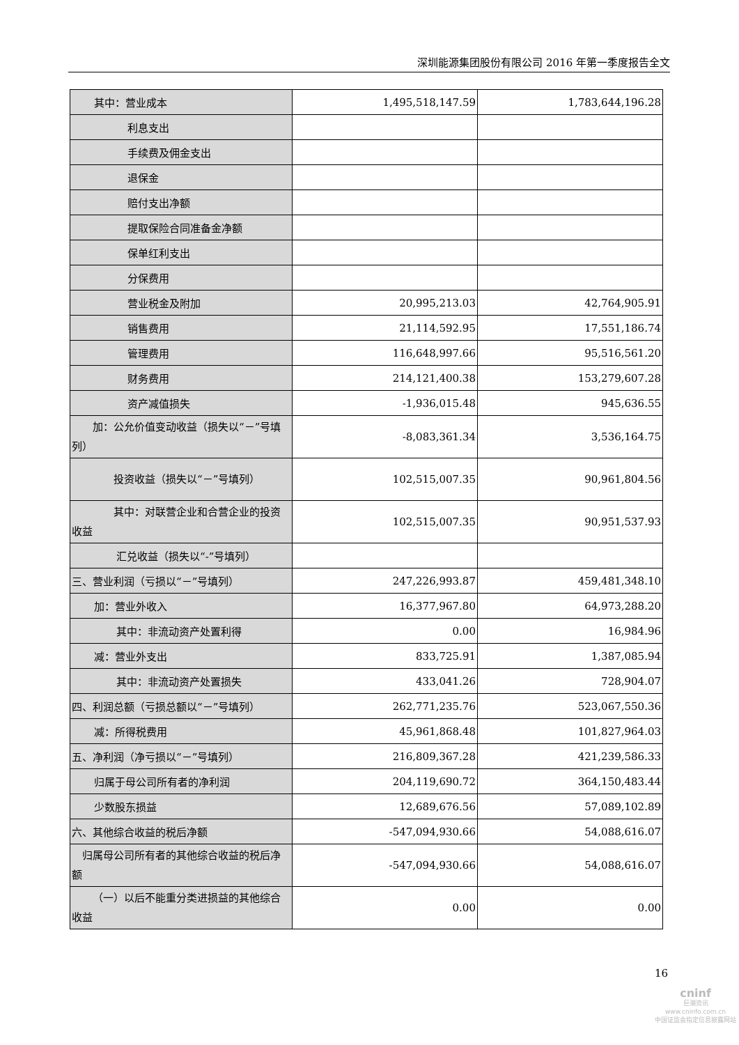深圳能源集团股份有限公司 2016 年第一季度报告全文
| 其中：营业成本 | 1,495,518,147.59 | 1,783,644,196.28 |
| 利息支出 | | |
| 手续费及佣金支出 | | |
| 退保金 | | |
| 赔付支出净额 | | |
| 提取保险合同准备金净额 | | |
| 保单红利支出 | | |
| 分保费用 | | |
| 营业税金及附加 | 20,995,213.03 | 42,764,905.91 |
| 销售费用 | 21,114,592.95 | 17,551,186.74 |
| 管理费用 | 116,648,997.66 | 95,516,561.20 |
| 财务费用 | 214,121,400.38 | 153,279,607.28 |
| 资产减值损失 | -1,936,015.48 | 945,636.55 |
| 加：公允价值变动收益（损失以“－”号填列） | -8,083,361.34 | 3,536,164.75 |
| 投资收益（损失以“－”号填列） | 102,515,007.35 | 90,961,804.56 |
| 其中：对联营企业和合营企业的投资收益 | 102,515,007.35 | 90,951,537.93 |
| 汇兑收益（损失以“-”号填列） | | |
| 三、营业利润（亏损以“－”号填列） | 247,226,993.87 | 459,481,348.10 |
| 加：营业外收入 | 16,377,967.80 | 64,973,288.20 |
| 其中：非流动资产处置利得 | 0.00 | 16,984.96 |
| 减：营业外支出 | 833,725.91 | 1,387,085.94 |
| 其中：非流动资产处置损失 | 433,041.26 | 728,904.07 |
| 四、利润总额（亏损总额以“－”号填列） | 262,771,235.76 | 523,067,550.36 |
| 减：所得税费用 | 45,961,868.48 | 101,827,964.03 |
| 五、净利润（净亏损以“－”号填列） | 216,809,367.28 | 421,239,586.33 |
| 归属于母公司所有者的净利润 | 204,119,690.72 | 364,150,483.44 |
| 少数股东损益 | 12,689,676.56 | 57,089,102.89 |
| 六、其他综合收益的税后净额 | -547,094,930.66 | 54,088,616.07 |
| 归属母公司所有者的其他综合收益的税后净额 | -547,094,930.66 | 54,088,616.07 |
| （一）以后不能重分类进损益的其他综合收益 | 0.00 | 0.00 |
16
cninf
巨潮资讯
www.cninfo.com.cn
中国证监会指定信息披露网站